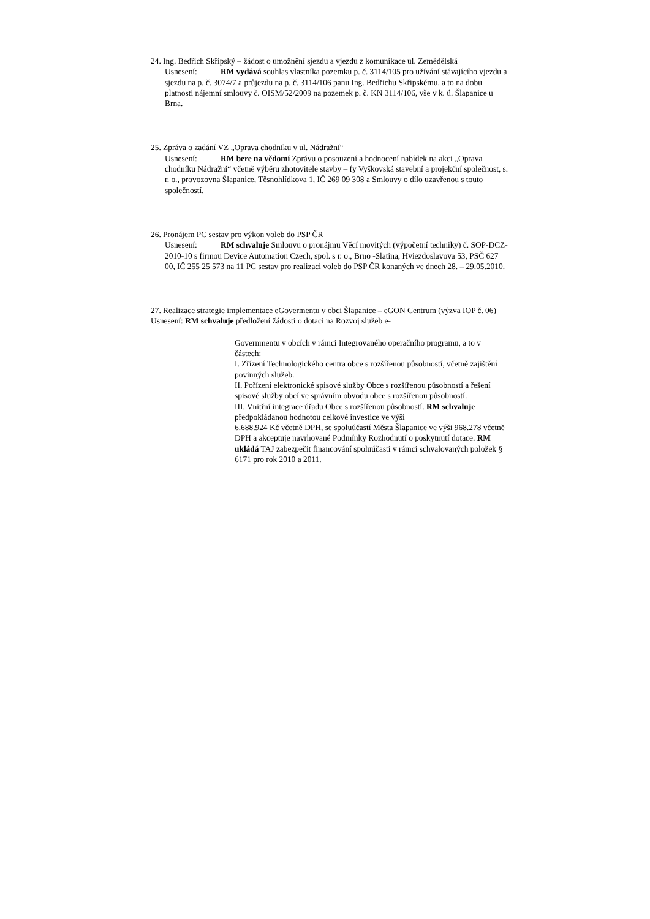24. Ing. Bedřich Skřipský – žádost o umožnění sjezdu a vjezdu z komunikace ul. Zemědělská
Usnesení: RM vydává souhlas vlastníka pozemku p. č. 3114/105 pro užívání stávajícího vjezdu a sjezdu na p. č. 3074/7 a průjezdu na p. č. 3114/106 panu Ing. Bedřichu Skřipskému, a to na dobu platnosti nájemní smlouvy č. OISM/52/2009 na pozemek p. č. KN 3114/106, vše v k. ú. Šlapanice u Brna.
25. Zpráva o zadání VZ „Oprava chodníku v ul. Nádražní“
Usnesení: RM bere na vědomí Zprávu o posouzení a hodnocení nabídek na akci „Oprava chodníku Nádražní“ včetně výběru zhotovitele stavby – fy Vyškovská stavební a projekční společnost, s. r. o., provozovna Šlapanice, Těsnohlídkova 1, IČ 269 09 308 a Smlouvy o dílo uzavřenou s touto společností.
26. Pronájem PC sestav pro výkon voleb do PSP ČR
Usnesení: RM schvaluje Smlouvu o pronájmu Věcí movitých (výpočetní techniky) č. SOP-DCZ-2010-10 s firmou Device Automation Czech, spol. s r. o., Brno -Slatina, Hviezdoslavova 53, PSČ 627 00, IČ 255 25 573 na 11 PC sestav pro realizaci voleb do PSP ČR konaných ve dnech 28. – 29.05.2010.
27. Realizace strategie implementace eGovermentu v obci Šlapanice – eGON Centrum (výzva IOP č. 06) Usnesení: RM schvaluje předložení žádosti o dotaci na Rozvoj služeb e-
Governmentu v obcích v rámci Integrovaného operačního programu, a to v částech:
I. Zřízení Technologického centra obce s rozšířenou působností, včetně zajištění povinných služeb.
II. Pořízení elektronické spisové služby Obce s rozšířenou působností a řešení spisové služby obcí ve správním obvodu obce s rozšířenou působností.
III. Vnitřní integrace úřadu Obce s rozšířenou působností. RM schvaluje předpokládanou hodnotou celkové investice ve výši
6.688.924 Kč včetně DPH, se spoluúčastí Města Šlapanice ve výši 968.278 včetně DPH a akceptuje navrhované Podmínky Rozhodnutí o poskytnutí dotace. RM ukládá TAJ zabezpečit financování spoluúčasti v rámci schvalovaných položek § 6171 pro rok 2010 a 2011.